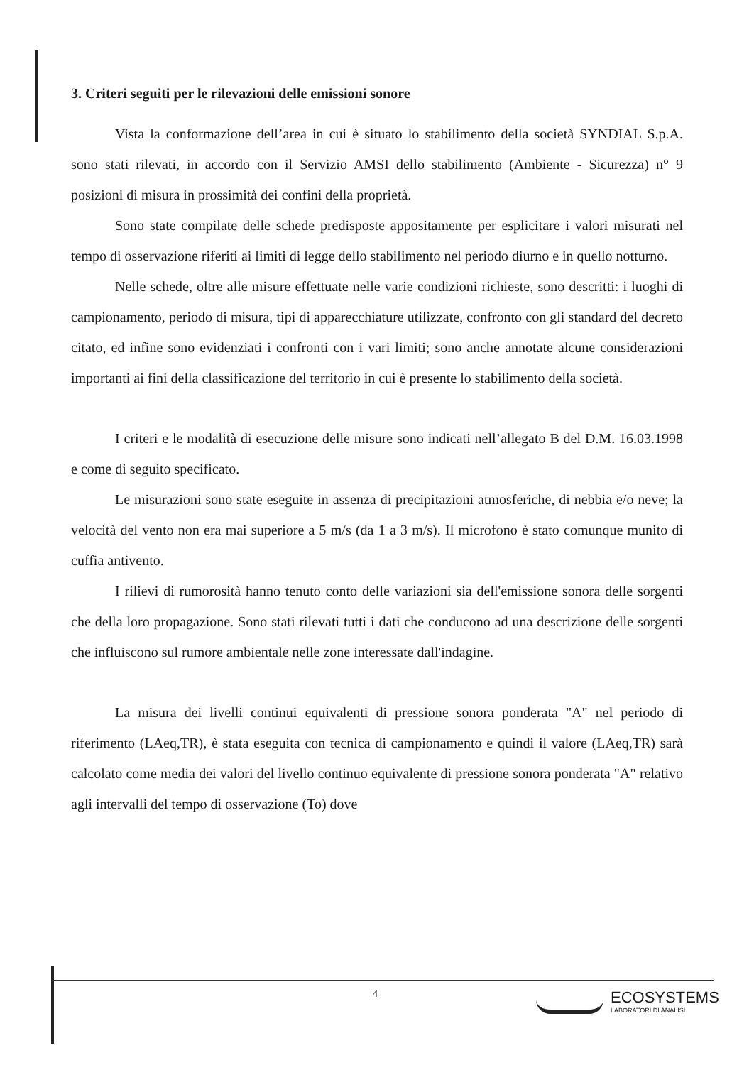3. Criteri seguiti per le rilevazioni delle emissioni sonore
Vista la conformazione dell’area in cui è situato lo stabilimento della società SYNDIAL S.p.A. sono stati rilevati, in accordo con il Servizio AMSI dello stabilimento (Ambiente - Sicurezza) n° 9 posizioni di misura in prossimità dei confini della proprietà.
Sono state compilate delle schede predisposte appositamente per esplicitare i valori misurati nel tempo di osservazione riferiti ai limiti di legge dello stabilimento nel periodo diurno e in quello notturno.
Nelle schede, oltre alle misure effettuate nelle varie condizioni richieste, sono descritti: i luoghi di campionamento, periodo di misura, tipi di apparecchiature utilizzate, confronto con gli standard del decreto citato, ed infine sono evidenziati i confronti con i vari limiti; sono anche annotate alcune considerazioni importanti ai fini della classificazione del territorio in cui è presente lo stabilimento della società.
I criteri e le modalità di esecuzione delle misure sono indicati nell’allegato B del D.M. 16.03.1998 e come di seguito specificato.
Le misurazioni sono state eseguite in assenza di precipitazioni atmosferiche, di nebbia e/o neve; la velocità del vento non era mai superiore a 5 m/s (da 1 a 3 m/s). Il microfono è stato comunque munito di cuffia antivento.
I rilievi di rumorosità hanno tenuto conto delle variazioni sia dell'emissione sonora delle sorgenti che della loro propagazione. Sono stati rilevati tutti i dati che conducono ad una descrizione delle sorgenti che influiscono sul rumore ambientale nelle zone interessate dall'indagine.
La misura dei livelli continui equivalenti di pressione sonora ponderata "A" nel periodo di riferimento (LAeq,TR), è stata eseguita con tecnica di campionamento e quindi il valore (LAeq,TR) sarà calcolato come media dei valori del livello continuo equivalente di pressione sonora ponderata "A" relativo agli intervalli del tempo di osservazione (To) dove
4
ECOSYSTEMS
LABORATORI DI ANALISI